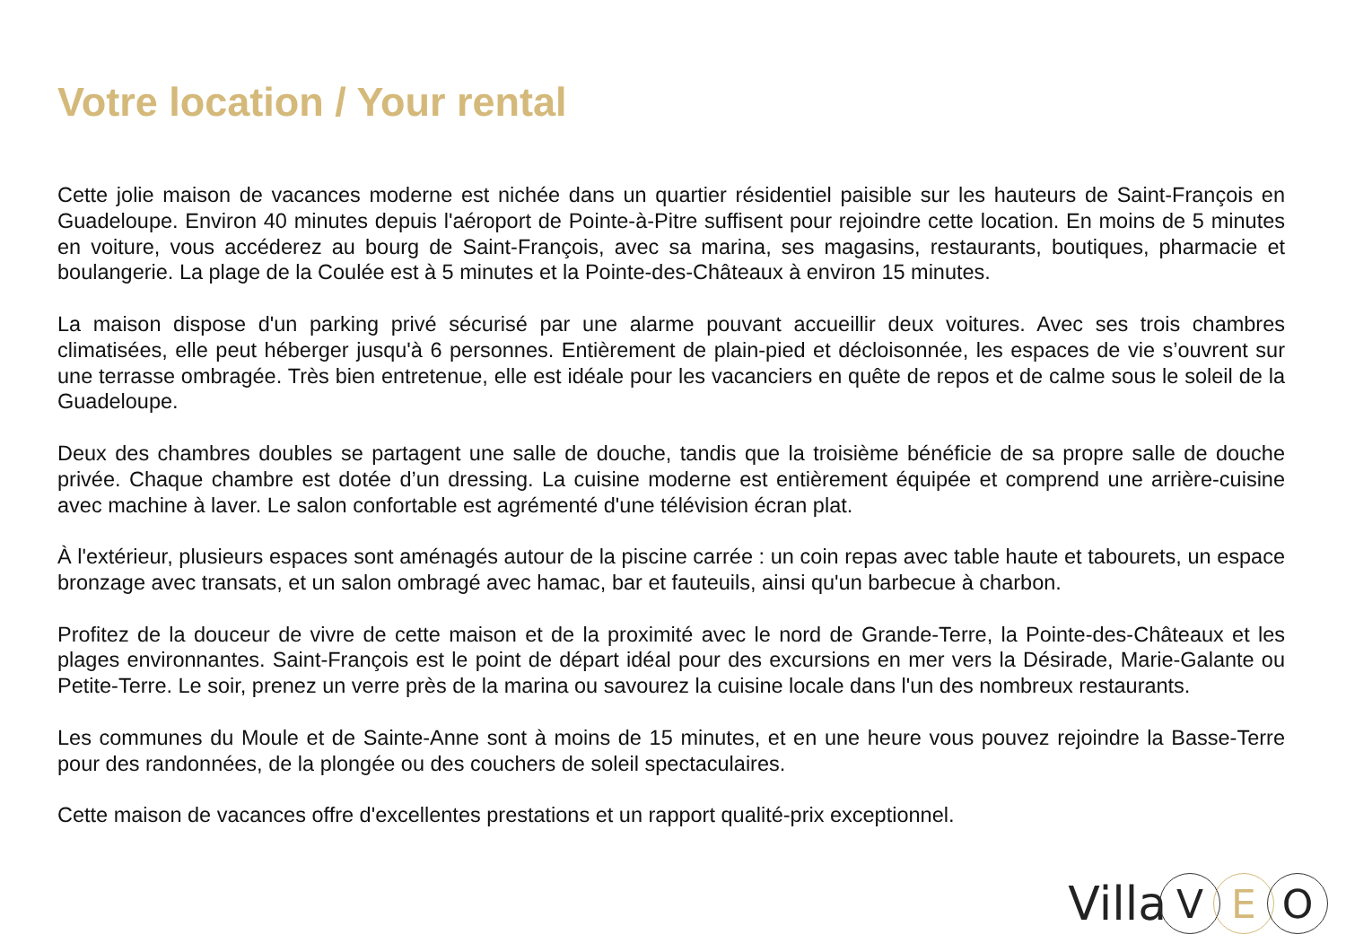Votre location / Your rental
Cette jolie maison de vacances moderne est nichée dans un quartier résidentiel paisible sur les hauteurs de Saint-François en Guadeloupe. Environ 40 minutes depuis l'aéroport de Pointe-à-Pitre suffisent pour rejoindre cette location. En moins de 5 minutes en voiture, vous accéderez au bourg de Saint-François, avec sa marina, ses magasins, restaurants, boutiques, pharmacie et boulangerie. La plage de la Coulée est à 5 minutes et la Pointe-des-Châteaux à environ 15 minutes.
La maison dispose d'un parking privé sécurisé par une alarme pouvant accueillir deux voitures. Avec ses trois chambres climatisées, elle peut héberger jusqu'à 6 personnes. Entièrement de plain-pied et décloisonnée, les espaces de vie s’ouvrent sur une terrasse ombragée. Très bien entretenue, elle est idéale pour les vacanciers en quête de repos et de calme sous le soleil de la Guadeloupe.
Deux des chambres doubles se partagent une salle de douche, tandis que la troisième bénéficie de sa propre salle de douche privée. Chaque chambre est dotée d’un dressing. La cuisine moderne est entièrement équipée et comprend une arrière-cuisine avec machine à laver. Le salon confortable est agrémenté d'une télévision écran plat.
À l'extérieur, plusieurs espaces sont aménagés autour de la piscine carrée : un coin repas avec table haute et tabourets, un espace bronzage avec transats, et un salon ombragé avec hamac, bar et fauteuils, ainsi qu'un barbecue à charbon.
Profitez de la douceur de vivre de cette maison et de la proximité avec le nord de Grande-Terre, la Pointe-des-Châteaux et les plages environnantes. Saint-François est le point de départ idéal pour des excursions en mer vers la Désirade, Marie-Galante ou Petite-Terre. Le soir, prenez un verre près de la marina ou savourez la cuisine locale dans l'un des nombreux restaurants.
Les communes du Moule et de Sainte-Anne sont à moins de 15 minutes, et en une heure vous pouvez rejoindre la Basse-Terre pour des randonnées, de la plongée ou des couchers de soleil spectaculaires.
Cette maison de vacances offre d'excellentes prestations et un rapport qualité-prix exceptionnel.
Villa V E O